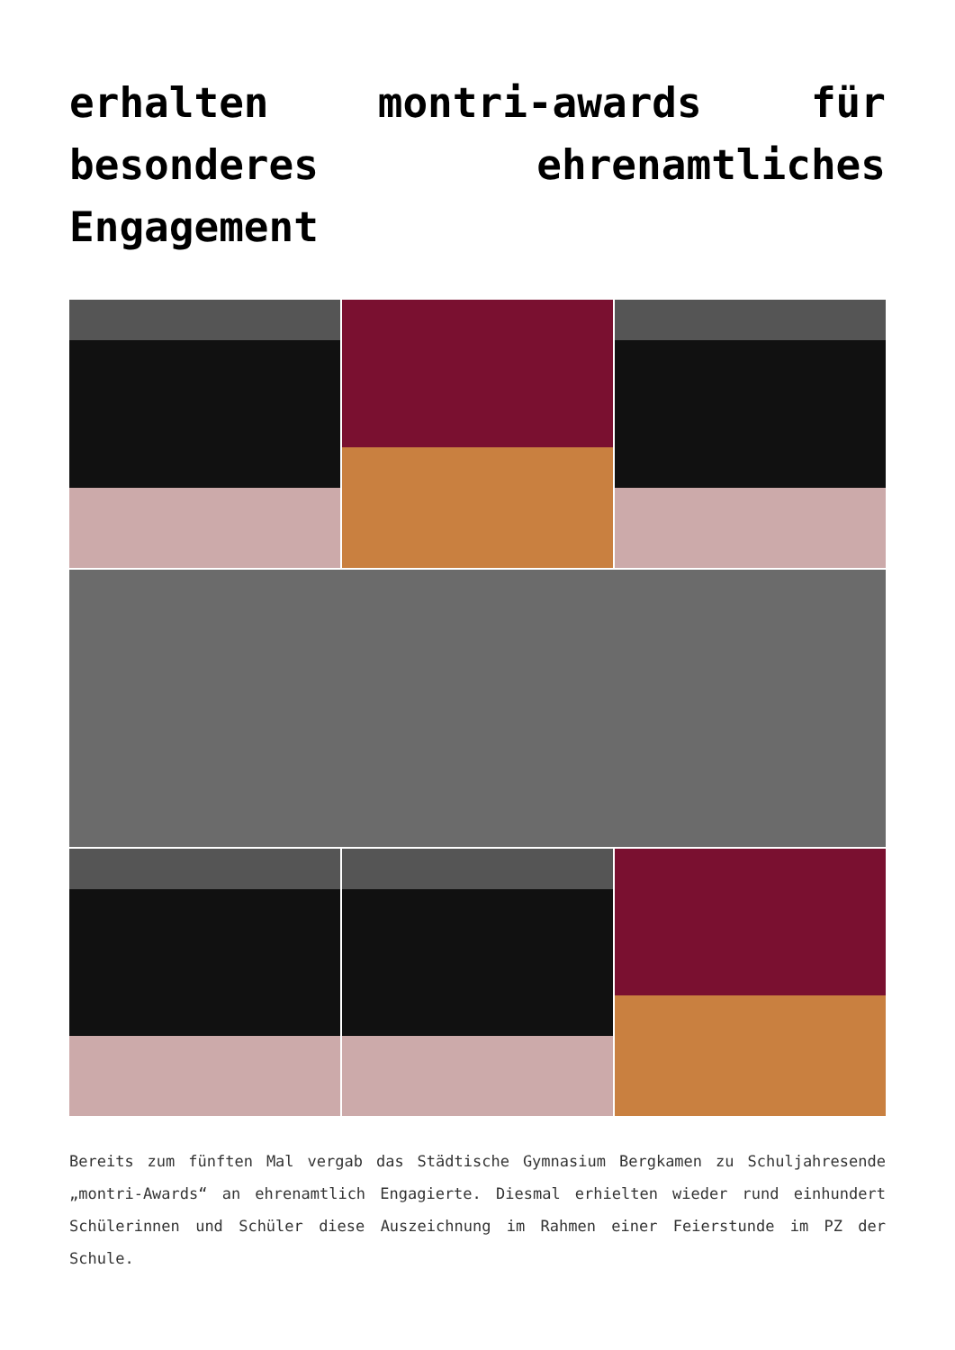erhalten montri-awards für besonderes ehrenamtliches Engagement
Bereits zum fünften Mal vergab das Städtische Gymnasium Bergkamen zu Schuljahresende „montri-Awards“ an ehrenamtlich Engagierte. Diesmal erhielten wieder rund einhundert Schülerinnen und Schüler diese Auszeichnung im Rahmen einer Feierstunde im PZ der Schule.